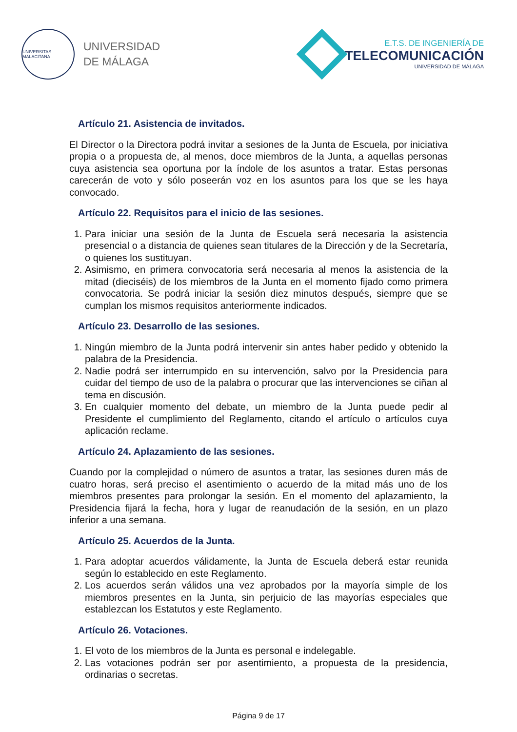UNIVERSITAS MALACITANA
UNIVERSIDAD
DE MÁLAGA
E.T.S. DE INGENIERÍA DE
TELECOMUNICACIÓN
UNIVERSIDAD DE MÁLAGA
Artículo 21. Asistencia de invitados.
El Director o la Directora podrá invitar a sesiones de la Junta de Escuela, por iniciativa propia o a propuesta de, al menos, doce miembros de la Junta, a aquellas personas cuya asistencia sea oportuna por la índole de los asuntos a tratar. Estas personas carecerán de voto y sólo poseerán voz en los asuntos para los que se les haya convocado.
Artículo 22. Requisitos para el inicio de las sesiones.
1. Para iniciar una sesión de la Junta de Escuela será necesaria la asistencia presencial o a distancia de quienes sean titulares de la Dirección y de la Secretaría, o quienes los sustituyan.
2. Asimismo, en primera convocatoria será necesaria al menos la asistencia de la mitad (dieciséis) de los miembros de la Junta en el momento fijado como primera convocatoria. Se podrá iniciar la sesión diez minutos después, siempre que se cumplan los mismos requisitos anteriormente indicados.
Artículo 23. Desarrollo de las sesiones.
1. Ningún miembro de la Junta podrá intervenir sin antes haber pedido y obtenido la palabra de la Presidencia.
2. Nadie podrá ser interrumpido en su intervención, salvo por la Presidencia para cuidar del tiempo de uso de la palabra o procurar que las intervenciones se ciñan al tema en discusión.
3. En cualquier momento del debate, un miembro de la Junta puede pedir al Presidente el cumplimiento del Reglamento, citando el artículo o artículos cuya aplicación reclame.
Artículo 24. Aplazamiento de las sesiones.
Cuando por la complejidad o número de asuntos a tratar, las sesiones duren más de cuatro horas, será preciso el asentimiento o acuerdo de la mitad más uno de los miembros presentes para prolongar la sesión. En el momento del aplazamiento, la Presidencia fijará la fecha, hora y lugar de reanudación de la sesión, en un plazo inferior a una semana.
Artículo 25. Acuerdos de la Junta.
1. Para adoptar acuerdos válidamente, la Junta de Escuela deberá estar reunida según lo establecido en este Reglamento.
2. Los acuerdos serán válidos una vez aprobados por la mayoría simple de los miembros presentes en la Junta, sin perjuicio de las mayorías especiales que establezcan los Estatutos y este Reglamento.
Artículo 26. Votaciones.
1. El voto de los miembros de la Junta es personal e indelegable.
2. Las votaciones podrán ser por asentimiento, a propuesta de la presidencia, ordinarias o secretas.
Página 9 de 17